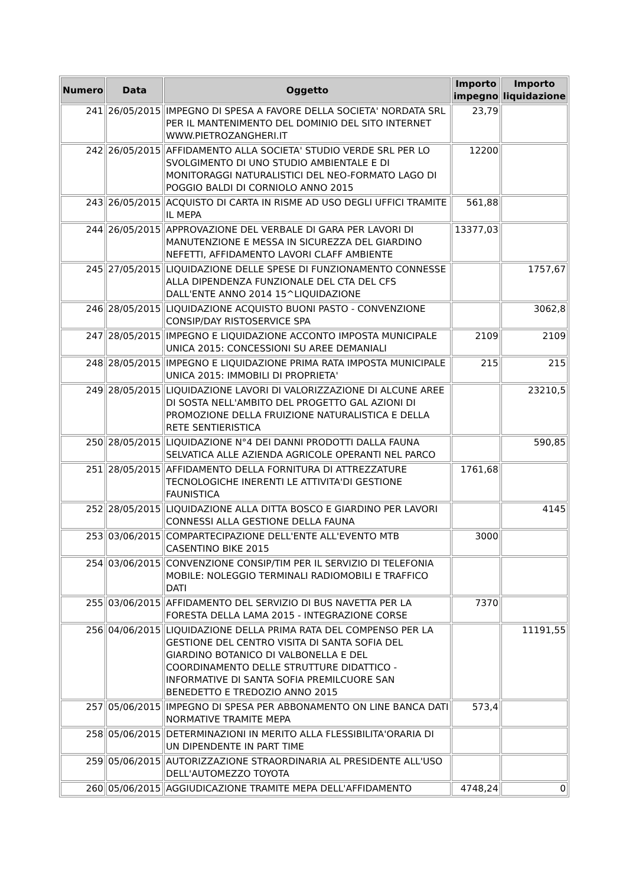| Numero | Data | Oggetto | Importo impegno | Importo liquidazione |
| --- | --- | --- | --- | --- |
| 241 | 26/05/2015 | IMPEGNO DI SPESA A FAVORE DELLA SOCIETA' NORDATA SRL PER IL MANTENIMENTO DEL DOMINIO DEL SITO INTERNET WWW.PIETROZANGHERI.IT | 23,79 | |
| 242 | 26/05/2015 | AFFIDAMENTO ALLA SOCIETA' STUDIO VERDE SRL PER LO SVOLGIMENTO DI UNO STUDIO AMBIENTALE E DI MONITORAGGI NATURALISTICI DEL NEO-FORMATO LAGO DI POGGIO BALDI DI CORNIOLO ANNO 2015 | 12200 | |
| 243 | 26/05/2015 | ACQUISTO DI CARTA IN RISME AD USO DEGLI UFFICI TRAMITE IL MEPA | 561,88 | |
| 244 | 26/05/2015 | APPROVAZIONE DEL VERBALE DI GARA PER LAVORI DI MANUTENZIONE E MESSA IN SICUREZZA DEL GIARDINO NEFETTI, AFFIDAMENTO LAVORI CLAFF AMBIENTE | 13377,03 | |
| 245 | 27/05/2015 | LIQUIDAZIONE DELLE SPESE DI FUNZIONAMENTO CONNESSE ALLA DIPENDENZA FUNZIONALE DEL CTA DEL CFS DALL'ENTE ANNO 2014 15^LIQUIDAZIONE | | 1757,67 |
| 246 | 28/05/2015 | LIQUIDAZIONE ACQUISTO BUONI PASTO - CONVENZIONE CONSIP/DAY RISTOSERVICE SPA | | 3062,8 |
| 247 | 28/05/2015 | IMPEGNO E LIQUIDAZIONE ACCONTO IMPOSTA MUNICIPALE UNICA 2015: CONCESSIONI SU AREE DEMANIALI | 2109 | 2109 |
| 248 | 28/05/2015 | IMPEGNO E LIQUIDAZIONE PRIMA RATA IMPOSTA MUNICIPALE UNICA 2015: IMMOBILI DI PROPRIETA' | 215 | 215 |
| 249 | 28/05/2015 | LIQUIDAZIONE LAVORI DI VALORIZZAZIONE DI ALCUNE AREE DI SOSTA NELL'AMBITO DEL PROGETTO GAL AZIONI DI PROMOZIONE DELLA FRUIZIONE NATURALISTICA E DELLA RETE SENTIERISTICA | | 23210,5 |
| 250 | 28/05/2015 | LIQUIDAZIONE N°4 DEI DANNI PRODOTTI DALLA FAUNA SELVATICA ALLE AZIENDA AGRICOLE OPERANTI NEL PARCO | | 590,85 |
| 251 | 28/05/2015 | AFFIDAMENTO DELLA FORNITURA DI ATTREZZATURE TECNOLOGICHE INERENTI LE ATTIVITA'DI GESTIONE FAUNISTICA | 1761,68 | |
| 252 | 28/05/2015 | LIQUIDAZIONE ALLA DITTA BOSCO E GIARDINO PER LAVORI CONNESSI ALLA GESTIONE DELLA FAUNA | | 4145 |
| 253 | 03/06/2015 | COMPARTECIPAZIONE DELL'ENTE ALL'EVENTO MTB CASENTINO BIKE 2015 | 3000 | |
| 254 | 03/06/2015 | CONVENZIONE CONSIP/TIM PER IL SERVIZIO DI TELEFONIA MOBILE: NOLEGGIO TERMINALI RADIOMOBILI E TRAFFICO DATI | | |
| 255 | 03/06/2015 | AFFIDAMENTO DEL SERVIZIO DI BUS NAVETTA PER LA FORESTA DELLA LAMA 2015 - INTEGRAZIONE CORSE | 7370 | |
| 256 | 04/06/2015 | LIQUIDAZIONE DELLA PRIMA RATA DEL COMPENSO PER LA GESTIONE DEL CENTRO VISITA DI SANTA SOFIA DEL GIARDINO BOTANICO DI VALBONELLA E DEL COORDINAMENTO DELLE STRUTTURE DIDATTICO - INFORMATIVE DI SANTA SOFIA PREMILCUORE SAN BENEDETTO E TREDOZIO ANNO 2015 | | 11191,55 |
| 257 | 05/06/2015 | IMPEGNO DI SPESA PER ABBONAMENTO ON LINE BANCA DATI NORMATIVE TRAMITE MEPA | 573,4 | |
| 258 | 05/06/2015 | DETERMINAZIONI IN MERITO ALLA FLESSIBILITA'ORARIA DI UN DIPENDENTE IN PART TIME | | |
| 259 | 05/06/2015 | AUTORIZZAZIONE STRAORDINARIA AL PRESIDENTE ALL'USO DELL'AUTOMEZZO TOYOTA | | |
| 260 | 05/06/2015 | AGGIUDICAZIONE TRAMITE MEPA DELL'AFFIDAMENTO | 4748,24 | 0 |